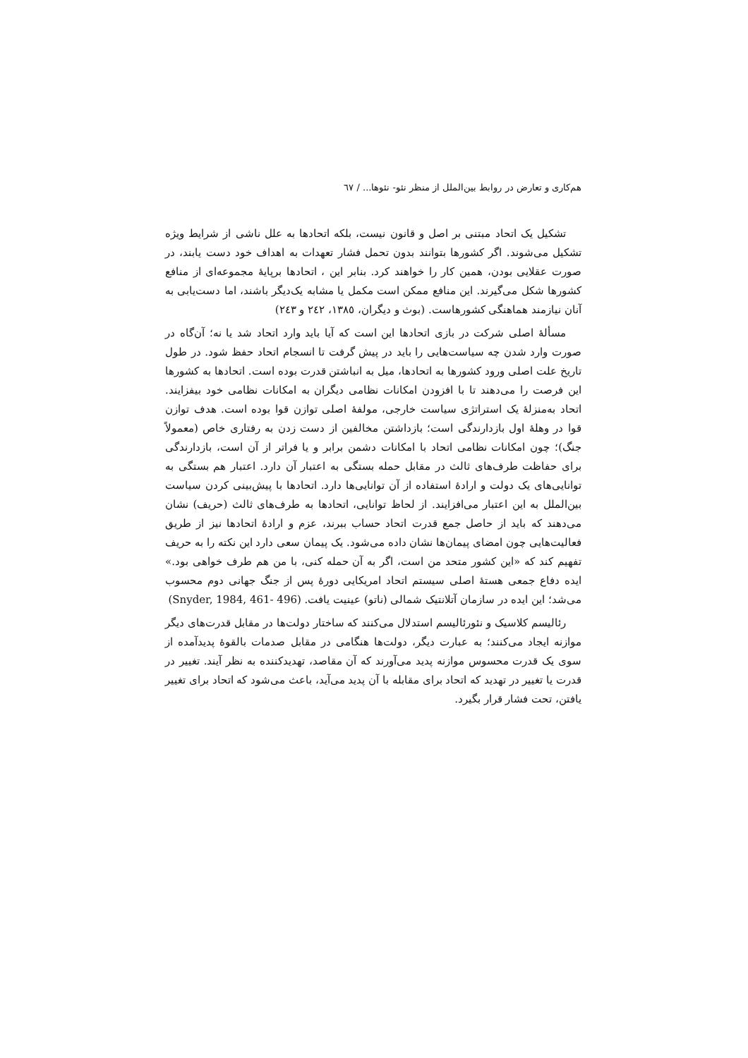هم‌کاری و تعارض در روابط بین‌الملل از منظر نئو- نئوها... / ٦٧
تشکیل یک اتحاد مبتنی بر اصل و قانون نیست، بلکه اتحادها به علل ناشی از شرایط ویژه تشکیل می‌شوند. اگر کشورها بتوانند بدون تحمل فشار تعهدات به اهداف خود دست یابند، در صورت عقلایی بودن، همین کار را خواهند کرد. بنابر این ، اتحادها برپایهٔ مجموعه‌ای از منافع کشورها شکل می‌گیرند. این منافع ممکن است مکمل یا مشابه یک‌دیگر باشند، اما دست‌یابی به آنان نیازمند هماهنگی کشورهاست. (بوث و دیگران، ١٣٨٥، ٢٤٢ و ٢٤٣)
مسألهٔ اصلی شرکت در بازی اتحادها این است که آیا باید وارد اتحاد شد یا نه؛ آن‌گاه در صورت وارد شدن چه سیاست‌هایی را باید در پیش گرفت تا انسجام اتحاد حفظ شود. در طول تاریخ علت اصلی ورود کشورها به اتحادها، میل به انباشتن قدرت بوده است. اتحادها به کشورها این فرصت را می‌دهند تا با افزودن امکانات نظامی دیگران به امکانات نظامی خود بیفزایند. اتحاد به‌منزلهٔ یک استراتژی سیاست خارجی، مولفهٔ اصلی توازن قوا بوده است. هدف توازن قوا در وهلهٔ اول بازدارندگی است؛ بازداشتن مخالفین از دست زدن به رفتاری خاص (معمولاً جنگ)؛ چون امکانات نظامی اتحاد با امکانات دشمن برابر و یا فراتر از آن است، بازدارندگی برای حفاظت طرف‌های ثالث در مقابل حمله بستگی به اعتبار آن دارد. اعتبار هم بستگی به توانایی‌های یک دولت و ارادهٔ استفاده از آن توانایی‌ها دارد. اتحادها با پیش‌بینی کردن سیاست بین‌الملل به این اعتبار می‌افزایند. از لحاظ توانایی، اتحادها به طرف‌های ثالث (حریف) نشان می‌دهند که باید از حاصل جمع قدرت اتحاد حساب ببرند، عزم و ارادهٔ اتحادها نیز از طریق فعالیت‌هایی چون امضای پیمان‌ها نشان داده می‌شود. یک پیمان سعی دارد این نکته را به حریف تفهیم کند که «این کشور متحد من است، اگر به آن حمله کنی، با من هم طرف خواهی بود.» ایده دفاع جمعی هستهٔ اصلی سیستم اتحاد امریکایی دورهٔ پس از جنگ جهانی دوم محسوب می‌شد؛ این ایده در سازمان آتلانتیک شمالی (ناتو) عینیت یافت. (Snyder, 1984, 461- 496)
رئالیسم کلاسیک و نئورئالیسم استدلال می‌کنند که ساختار دولت‌ها در مقابل قدرت‌های دیگر موازنه ایجاد می‌کنند؛ به عبارت دیگر، دولت‌ها هنگامی در مقابل صدمات بالقوهٔ پدیدآمده از سوی یک قدرت محسوس موازنه پدید می‌آورند که آن مقاصد، تهدیدکننده به نظر آیند. تغییر در قدرت یا تغییر در تهدید که اتحاد برای مقابله با آن پدید می‌آید، باعث می‌شود که اتحاد برای تغییر یافتن، تحت فشار قرار بگیرد.